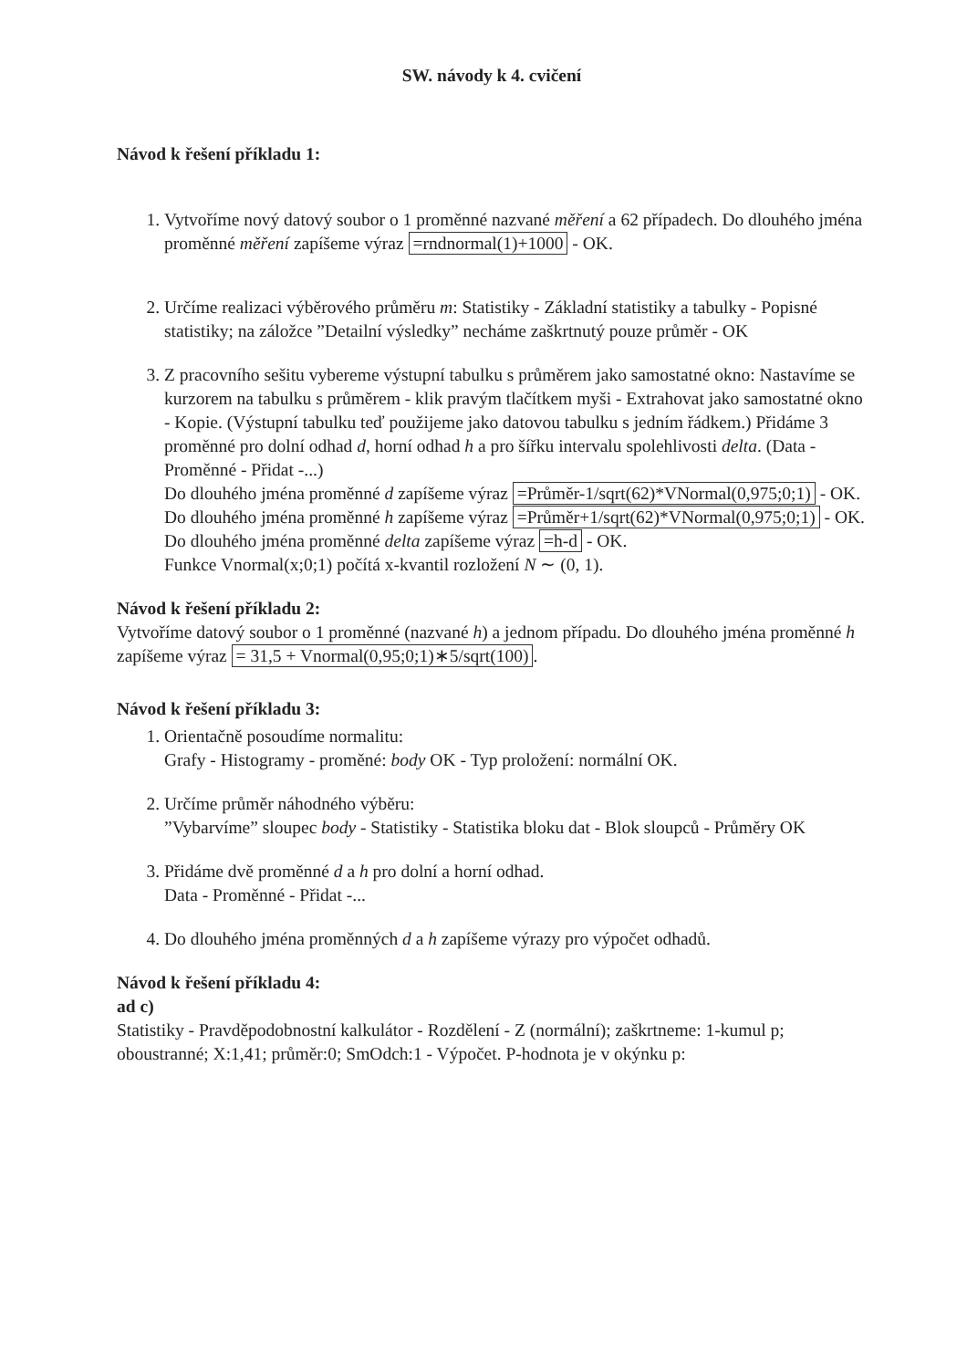SW. návody k 4. cvičení
Návod k řešení příkladu 1:
1. Vytvoříme nový datový soubor o 1 proměnné nazvané měření a 62 případech. Do dlouhého jména proměnné měření zapíšeme výraz =rndnormal(1)+1000 - OK.
2. Určíme realizaci výběrového průměru m: Statistiky - Základní statistiky a tabulky - Popisné statistiky; na záložce ”Detailní výsledky” necháme zaškrtnutý pouze průměr - OK
3. Z pracovního sešitu vybereme výstupní tabulku s průměrem jako samostatné okno: Nastavíme se kurzorem na tabulku s průměrem - klik pravým tlačítkem myši - Extrahovat jako samostatné okno - Kopie. (Výstupní tabulku teď použijeme jako datovou tabulku s jedním řádkem.) Přidáme 3 proměnné pro dolní odhad d, horní odhad h a pro šířku intervalu spolehlivosti delta. (Data - Proměnné - Přidat -...)
Do dlouhého jména proměnné d zapíšeme výraz =Průměr-1/sqrt(62)*VNormal(0,975;0;1) - OK.
Do dlouhého jména proměnné h zapíšeme výraz =Průměr+1/sqrt(62)*VNormal(0,975;0;1) - OK.
Do dlouhého jména proměnné delta zapíšeme výraz =h-d - OK.
Funkce Vnormal(x;0;1) počítá x-kvantil rozložení N ∼ (0, 1).
Návod k řešení příkladu 2:
Vytvoříme datový soubor o 1 proměnné (nazvané h) a jednom případu. Do dlouhého jména proměnné h zapíšeme výraz = 31,5 + Vnormal(0,95;0;1)∗5/sqrt(100).
Návod k řešení příkladu 3:
1. Orientačně posoudíme normalitu:
Grafy - Histogramy - proměné: body OK - Typ proložení: normální OK.
2. Určíme průměr náhodného výběru:
”Vybarvíme” sloupec body - Statistiky - Statistika bloku dat - Blok sloupců - Průměry OK
3. Přidáme dvě proměnné d a h pro dolní a horní odhad.
Data - Proměnné - Přidat -...
4. Do dlouhého jména proměnných d a h zapíšeme výrazy pro výpočet odhadů.
Návod k řešení příkladu 4:
ad c)
Statistiky - Pravděpodobnostní kalkulátor - Rozdělení - Z (normální); zaškrtneme: 1-kumul p; oboustranné; X:1,41; průměr:0; SmOdch:1 - Výpočet. P-hodnota je v okýnku p: